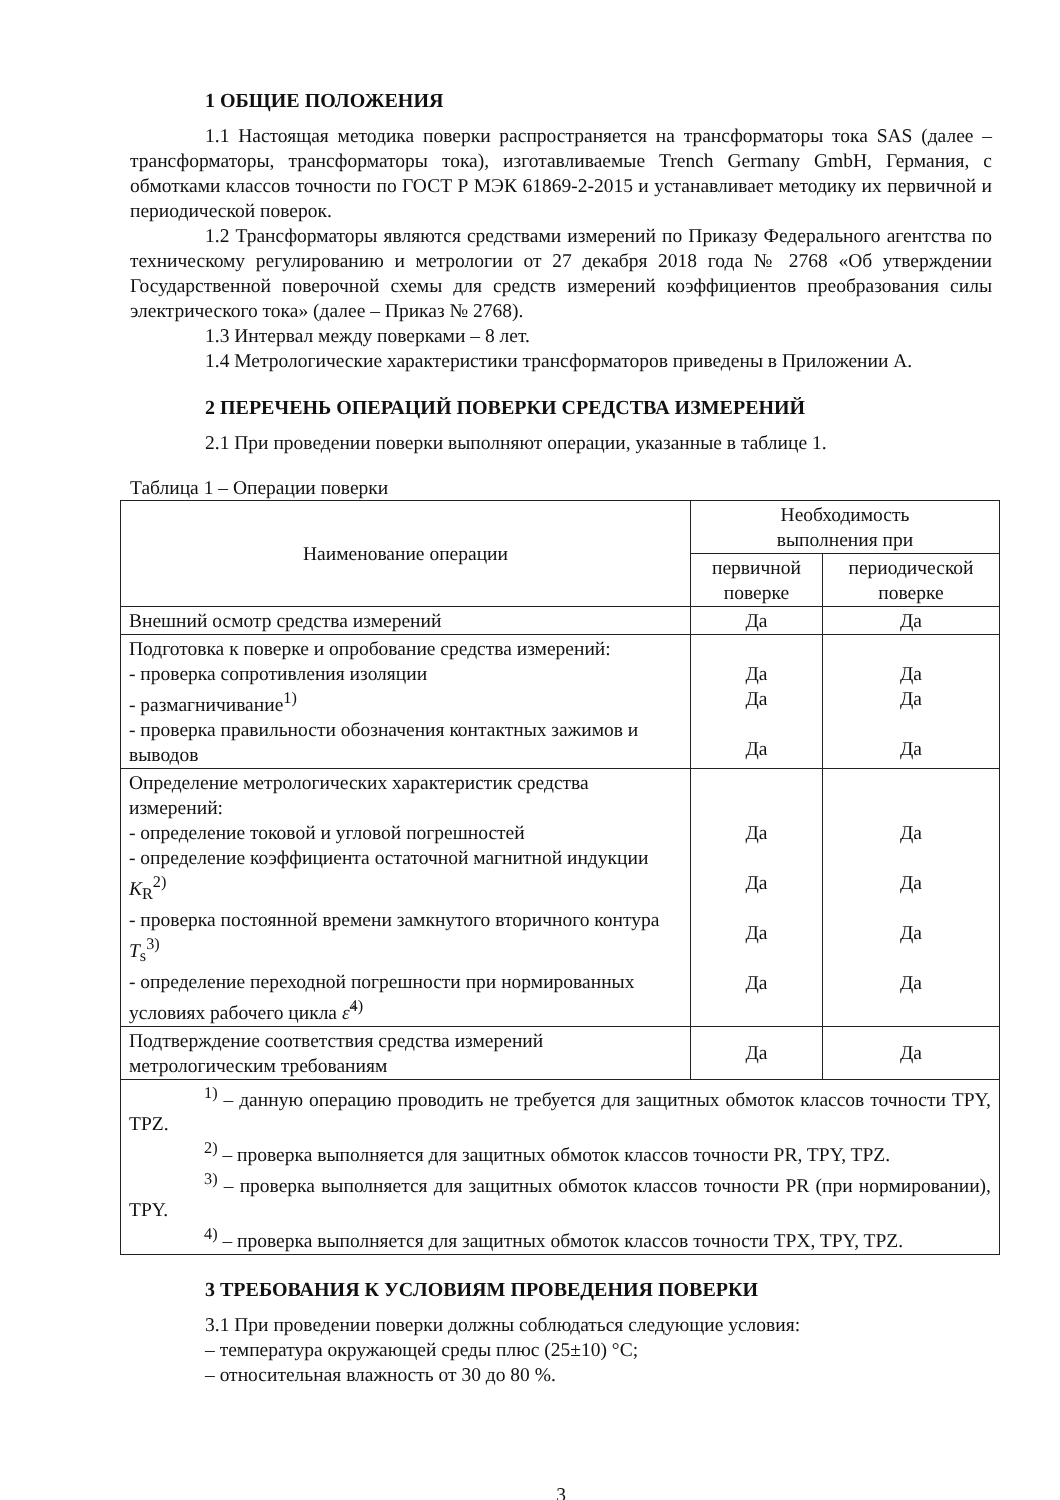1 ОБЩИЕ ПОЛОЖЕНИЯ
1.1 Настоящая методика поверки распространяется на трансформаторы тока SAS (далее – трансформаторы, трансформаторы тока), изготавливаемые Trench Germany GmbH, Германия, с обмотками классов точности по ГОСТ Р МЭК 61869-2-2015 и устанавливает методику их первичной и периодической поверок.
1.2 Трансформаторы являются средствами измерений по Приказу Федерального агентства по техническому регулированию и метрологии от 27 декабря 2018 года № 2768 «Об утверждении Государственной поверочной схемы для средств измерений коэффициентов преобразования силы электрического тока» (далее – Приказ № 2768).
1.3 Интервал между поверками – 8 лет.
1.4 Метрологические характеристики трансформаторов приведены в Приложении А.
2 ПЕРЕЧЕНЬ ОПЕРАЦИЙ ПОВЕРКИ СРЕДСТВА ИЗМЕРЕНИЙ
2.1 При проведении поверки выполняют операции, указанные в таблице 1.
Таблица 1 – Операции поверки
| Наименование операции | Необходимость выполнения при | |
| --- | --- | --- |
| | первичной поверке | периодической поверке |
| Внешний осмотр средства измерений | Да | Да |
| Подготовка к поверке и опробование средства измерений: - проверка сопротивления изоляции - размагничивание<sup>1)</sup> - проверка правильности обозначения контактных зажимов и выводов | Да Да Да | Да Да Да |
| Определение метрологических характеристик средства измерений: - определение токовой и угловой погрешностей - определение коэффициента остаточной магнитной индукции K<sub>R</sub><sup>2)</sup> - проверка постоянной времени замкнутого вторичного контура T<sub>s</sub><sup>3)</sup> - определение переходной погрешности при нормированных условиях рабочего цикла ε̂<sup>4)</sup> | Да Да Да Да | Да Да Да Да |
| Подтверждение соответствия средства измерений метрологическим требованиям | Да | Да |
| <sup>1)</sup> – данную операцию проводить не требуется для защитных обмоток классов точности TPY, TPZ. <sup>2)</sup> – проверка выполняется для защитных обмоток классов точности PR, TPY, TPZ. <sup>3)</sup> – проверка выполняется для защитных обмоток классов точности PR (при нормировании), TPY. <sup>4)</sup> – проверка выполняется для защитных обмоток классов точности TPX, TPY, TPZ. | | |
3 ТРЕБОВАНИЯ К УСЛОВИЯМ ПРОВЕДЕНИЯ ПОВЕРКИ
3.1 При проведении поверки должны соблюдаться следующие условия:
– температура окружающей среды плюс (25±10) °C;
– относительная влажность от 30 до 80 %.
3